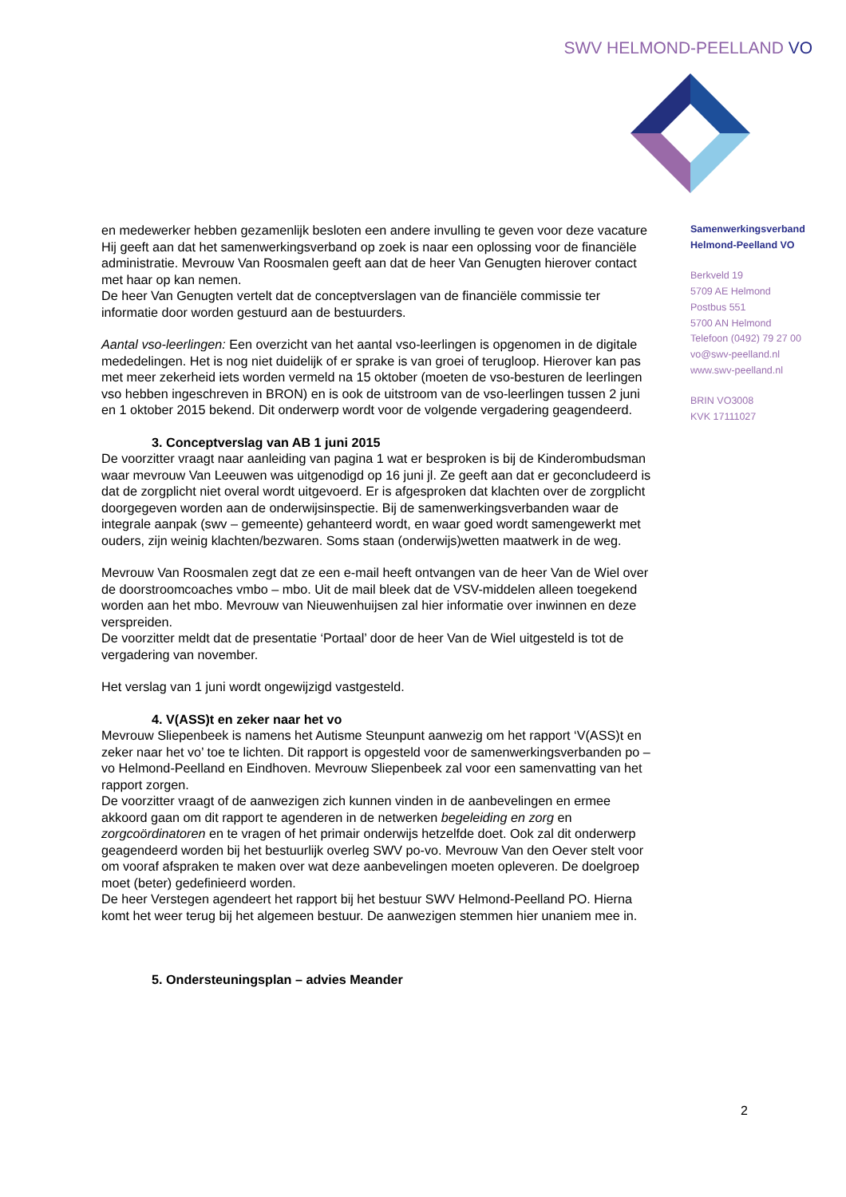SWV HELMOND-PEELLAND VO
en medewerker hebben gezamenlijk besloten een andere invulling te geven voor deze vacature
Hij geeft aan dat het samenwerkingsverband op zoek is naar een oplossing voor de financiële administratie. Mevrouw Van Roosmalen geeft aan dat de heer Van Genugten hierover contact met haar op kan nemen.
De heer Van Genugten vertelt dat de conceptverslagen van de financiële commissie ter informatie door worden gestuurd aan de bestuurders.
Aantal vso-leerlingen: Een overzicht van het aantal vso-leerlingen is opgenomen in de digitale mededelingen. Het is nog niet duidelijk of er sprake is van groei of terugloop. Hierover kan pas met meer zekerheid iets worden vermeld na 15 oktober (moeten de vso-besturen de leerlingen vso hebben ingeschreven in BRON) en is ook de uitstroom van de vso-leerlingen tussen 2 juni en 1 oktober 2015 bekend. Dit onderwerp wordt voor de volgende vergadering geagendeerd.
3. Conceptverslag van AB 1 juni 2015
De voorzitter vraagt naar aanleiding van pagina 1 wat er besproken is bij de Kinderombudsman waar mevrouw Van Leeuwen was uitgenodigd op 16 juni jl. Ze geeft aan dat er geconcludeerd is dat de zorgplicht niet overal wordt uitgevoerd. Er is afgesproken dat klachten over de zorgplicht doorgegeven worden aan de onderwijsinspectie. Bij de samenwerkingsverbanden waar de integrale aanpak (swv – gemeente) gehanteerd wordt, en waar goed wordt samengewerkt met ouders, zijn weinig klachten/bezwaren. Soms staan (onderwijs)wetten maatwerk in de weg.
Mevrouw Van Roosmalen zegt dat ze een e-mail heeft ontvangen van de heer Van de Wiel over de doorstroomcoaches vmbo – mbo. Uit de mail bleek dat de VSV-middelen alleen toegekend worden aan het mbo. Mevrouw van Nieuwenhuijsen zal hier informatie over inwinnen en deze verspreiden.
De voorzitter meldt dat de presentatie ‘Portaal’ door de heer Van de Wiel uitgesteld is tot de vergadering van november.
Het verslag van 1 juni wordt ongewijzigd vastgesteld.
4. V(ASS)t en zeker naar het vo
Mevrouw Sliepenbeek is namens het Autisme Steunpunt aanwezig om het rapport ‘V(ASS)t en zeker naar het vo’ toe te lichten. Dit rapport is opgesteld voor de samenwerkingsverbanden po – vo Helmond-Peelland en Eindhoven. Mevrouw Sliepenbeek zal voor een samenvatting van het rapport zorgen.
De voorzitter vraagt of de aanwezigen zich kunnen vinden in de aanbevelingen en ermee akkoord gaan om dit rapport te agenderen in de netwerken begeleiding en zorg en zorgcoördinatoren en te vragen of het primair onderwijs hetzelfde doet. Ook zal dit onderwerp geagendeerd worden bij het bestuurlijk overleg SWV po-vo. Mevrouw Van den Oever stelt voor om vooraf afspraken te maken over wat deze aanbevelingen moeten opleveren. De doelgroep moet (beter) gedefinieerd worden.
De heer Verstegen agendeert het rapport bij het bestuur SWV Helmond-Peelland PO. Hierna komt het weer terug bij het algemeen bestuur. De aanwezigen stemmen hier unaniem mee in.
5. Ondersteuningsplan – advies Meander
Samenwerkingsverband
Helmond-Peelland VO
Berkveld 19
5709 AE Helmond
Postbus 551
5700 AN Helmond
Telefoon (0492) 79 27 00
vo@swv-peelland.nl
www.swv-peelland.nl
BRIN VO3008
KVK 17111027
2